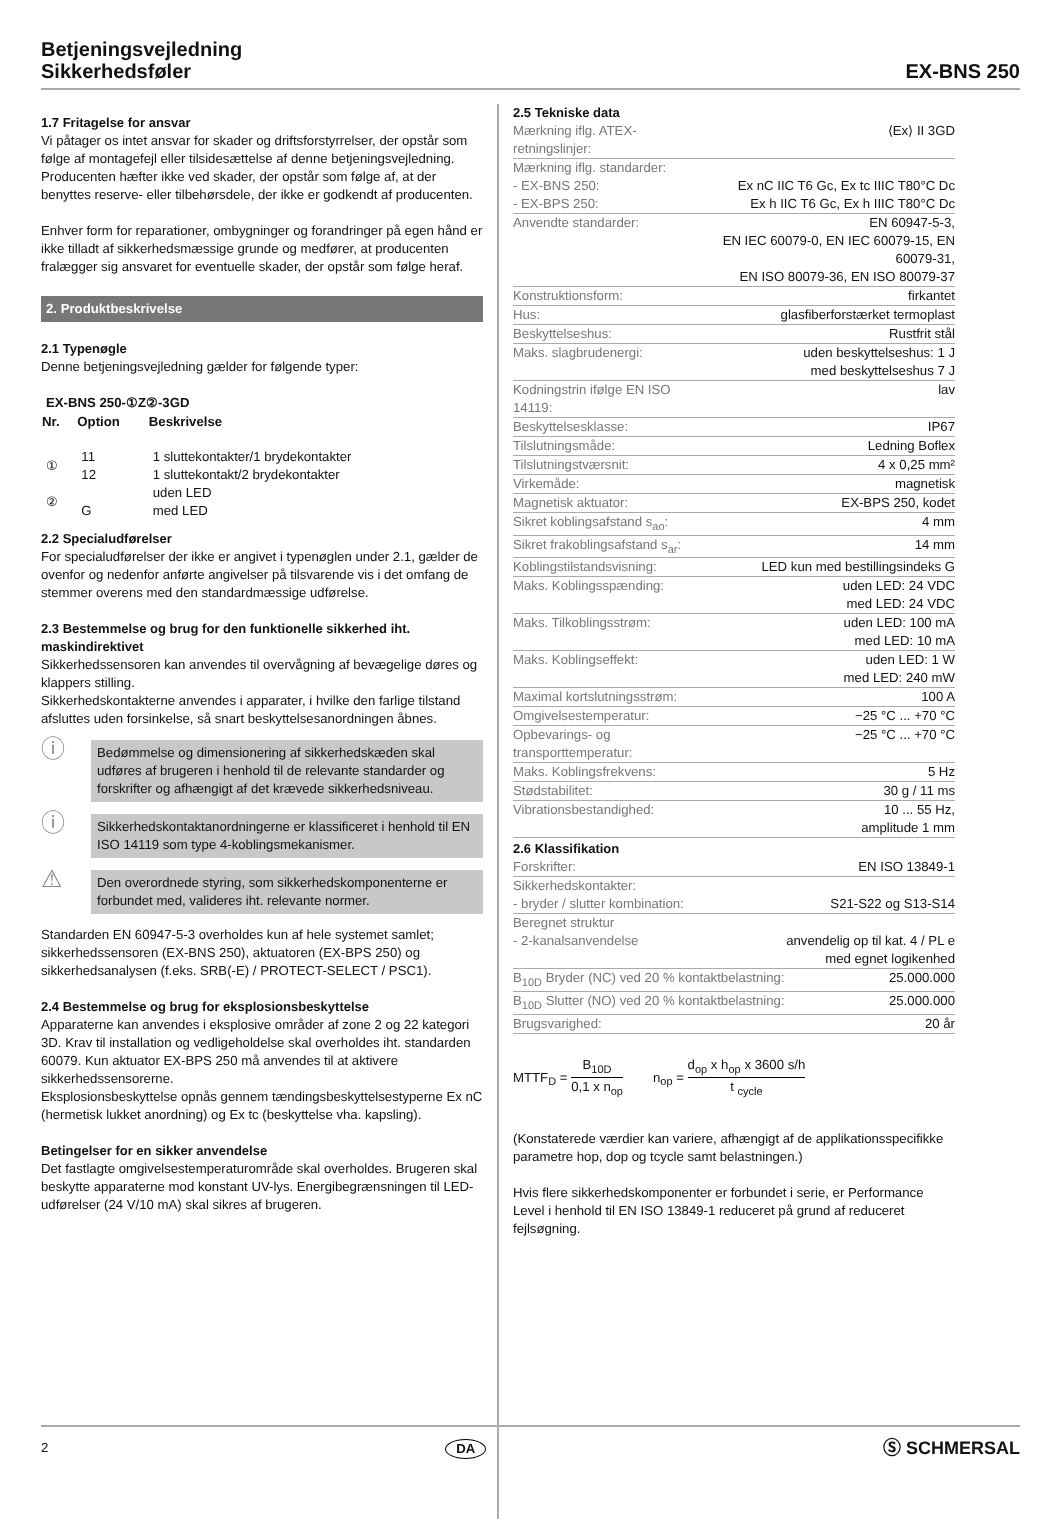Betjeningsvejledning
Sikkerhedsføler
EX-BNS 250
1.7 Fritagelse for ansvar
Vi påtager os intet ansvar for skader og driftsforstyrrelser, der opstår som følge af montagefejl eller tilsidesættelse af denne betjeningsvejledning. Producenten hæfter ikke ved skader, der opstår som følge af, at der benyttes reserve- eller tilbehørsdele, der ikke er godkendt af producenten.
Enhver form for reparationer, ombygninger og forandringer på egen hånd er ikke tilladt af sikkerhedsmæssige grunde og medfører, at producenten fralægger sig ansvaret for eventuelle skader, der opstår som følge heraf.
2. Produktbeskrivelse
2.1 Typenøgle
Denne betjeningsvejledning gælder for følgende typer:
EX-BNS 250-①Z②-3GD
| Nr. | Option | Beskrivelse |
| --- | --- | --- |
| ① | 11 12 | 1 sluttekontakter/1 brydekontakter 1 sluttekontakt/2 brydekontakter |
| ② | G | uden LED med LED |
2.2 Specialudførelser
For specialudførelser der ikke er angivet i typenøglen under 2.1, gælder de ovenfor og nedenfor anførte angivelser på tilsvarende vis i det omfang de stemmer overens med den standardmæssige udførelse.
2.3 Bestemmelse og brug for den funktionelle sikkerhed iht. maskindirektivet
Sikkerhedssensoren kan anvendes til overvågning af bevægelige døres og klappers stilling.
Sikkerhedskontakterne anvendes i apparater, i hvilke den farlige tilstand afsluttes uden forsinkelse, så snart beskyttelsesanordningen åbnes.
ⓘ
Bedømmelse og dimensionering af sikkerhedskæden skal udføres af brugeren i henhold til de relevante standarder og forskrifter og afhængigt af det krævede sikkerhedsniveau.
ⓘ
Sikkerhedskontaktanordningerne er klassificeret i henhold til EN ISO 14119 som type 4-koblingsmekanismer.
⚠
Den overordnede styring, som sikkerhedskomponenterne er forbundet med, valideres iht. relevante normer.
Standarden EN 60947-5-3 overholdes kun af hele systemet samlet; sikkerhedssensoren (EX-BNS 250), aktuatoren (EX-BPS 250) og sikkerhedsanalysen (f.eks. SRB(-E) / PROTECT-SELECT / PSC1).
2.4 Bestemmelse og brug for eksplosionsbeskyttelse
Apparaterne kan anvendes i eksplosive områder af zone 2 og 22 kategori 3D. Krav til installation og vedligeholdelse skal overholdes iht. standarden 60079. Kun aktuator EX-BPS 250 må anvendes til at aktivere sikkerhedssensorerne.
Eksplosionsbeskyttelse opnås gennem tændingsbeskyttelsestyperne Ex nC (hermetisk lukket anordning) og Ex tc (beskyttelse vha. kapsling).
Betingelser for en sikker anvendelse
Det fastlagte omgivelsestemperaturområde skal overholdes. Brugeren skal beskytte apparaterne mod konstant UV-lys. Energibegrænsningen til LED-udførelser (24 V/10 mA) skal sikres af brugeren.
2.5 Tekniske data
| Mærkning iflg. ATEX-retningslinjer: | ⟨Ex⟩ II 3GD |
| Mærkning iflg. standarder: - EX-BNS 250: - EX-BPS 250: | Ex nC IIC T6 Gc, Ex tc IIIC T80°C Dc Ex h IIC T6 Gc, Ex h IIIC T80°C Dc |
| Anvendte standarder: | EN 60947-5-3, EN IEC 60079-0, EN IEC 60079-15, EN 60079-31, EN ISO 80079-36, EN ISO 80079-37 |
| Konstruktionsform: | firkantet |
| Hus: | glasfiberforstærket termoplast |
| Beskyttelseshus: | Rustfrit stål |
| Maks. slagbrudenergi: | uden beskyttelseshus: 1 J med beskyttelseshus 7 J |
| Kodningstrin ifølge EN ISO 14119: | lav |
| Beskyttelsesklasse: | IP67 |
| Tilslutningsmåde: | Ledning Boflex |
| Tilslutningstværsnit: | 4 x 0,25 mm² |
| Virkemåde: | magnetisk |
| Magnetisk aktuator: | EX-BPS 250, kodet |
| Sikret koblingsafstand s<sub>ao</sub>: | 4 mm |
| Sikret frakoblingsafstand s<sub>ar</sub>: | 14 mm |
| Koblingstilstandsvisning: | LED kun med bestillingsindeks G |
| Maks. Koblingsspænding: | uden LED: 24 VDC med LED: 24 VDC |
| Maks. Tilkoblingsstrøm: | uden LED: 100 mA med LED: 10 mA |
| Maks. Koblingseffekt: | uden LED: 1 W med LED: 240 mW |
| Maximal kortslutningsstrøm: | 100 A |
| Omgivelsestemperatur: | −25 °C ... +70 °C |
| Opbevarings- og transporttemperatur: | −25 °C ... +70 °C |
| Maks. Koblingsfrekvens: | 5 Hz |
| Stødstabilitet: | 30 g / 11 ms |
| Vibrationsbestandighed: | 10 ... 55 Hz, amplitude 1 mm |
2.6 Klassifikation
| Forskrifter: | EN ISO 13849-1 |
| Sikkerhedskontakter: - bryder / slutter kombination: | S21-S22 og S13-S14 |
| Beregnet struktur - 2-kanalsanvendelse | anvendelig op til kat. 4 / PL e med egnet logikenhed |
| B<sub>10D</sub> Bryder (NC) ved 20 % kontaktbelastning: | 25.000.000 |
| B<sub>10D</sub> Slutter (NO) ved 20 % kontaktbelastning: | 25.000.000 |
| Brugsvarighed: | 20 år |
MTTF<sub>D</sub> = B<sub>10D</sub> 0,1 x n<sub>op</sub> n<sub>op</sub> = d<sub>op</sub> x h<sub>op</sub> x 3600 s/h t <sub>cycle</sub>
(Konstaterede værdier kan variere, afhængigt af de applikationsspecifikke parametre hop, dop og tcycle samt belastningen.)
Hvis flere sikkerhedskomponenter er forbundet i serie, er Performance Level i henhold til EN ISO 13849-1 reduceret på grund af reduceret fejlsøgning.
2 DA Ⓢ SCHMERSAL